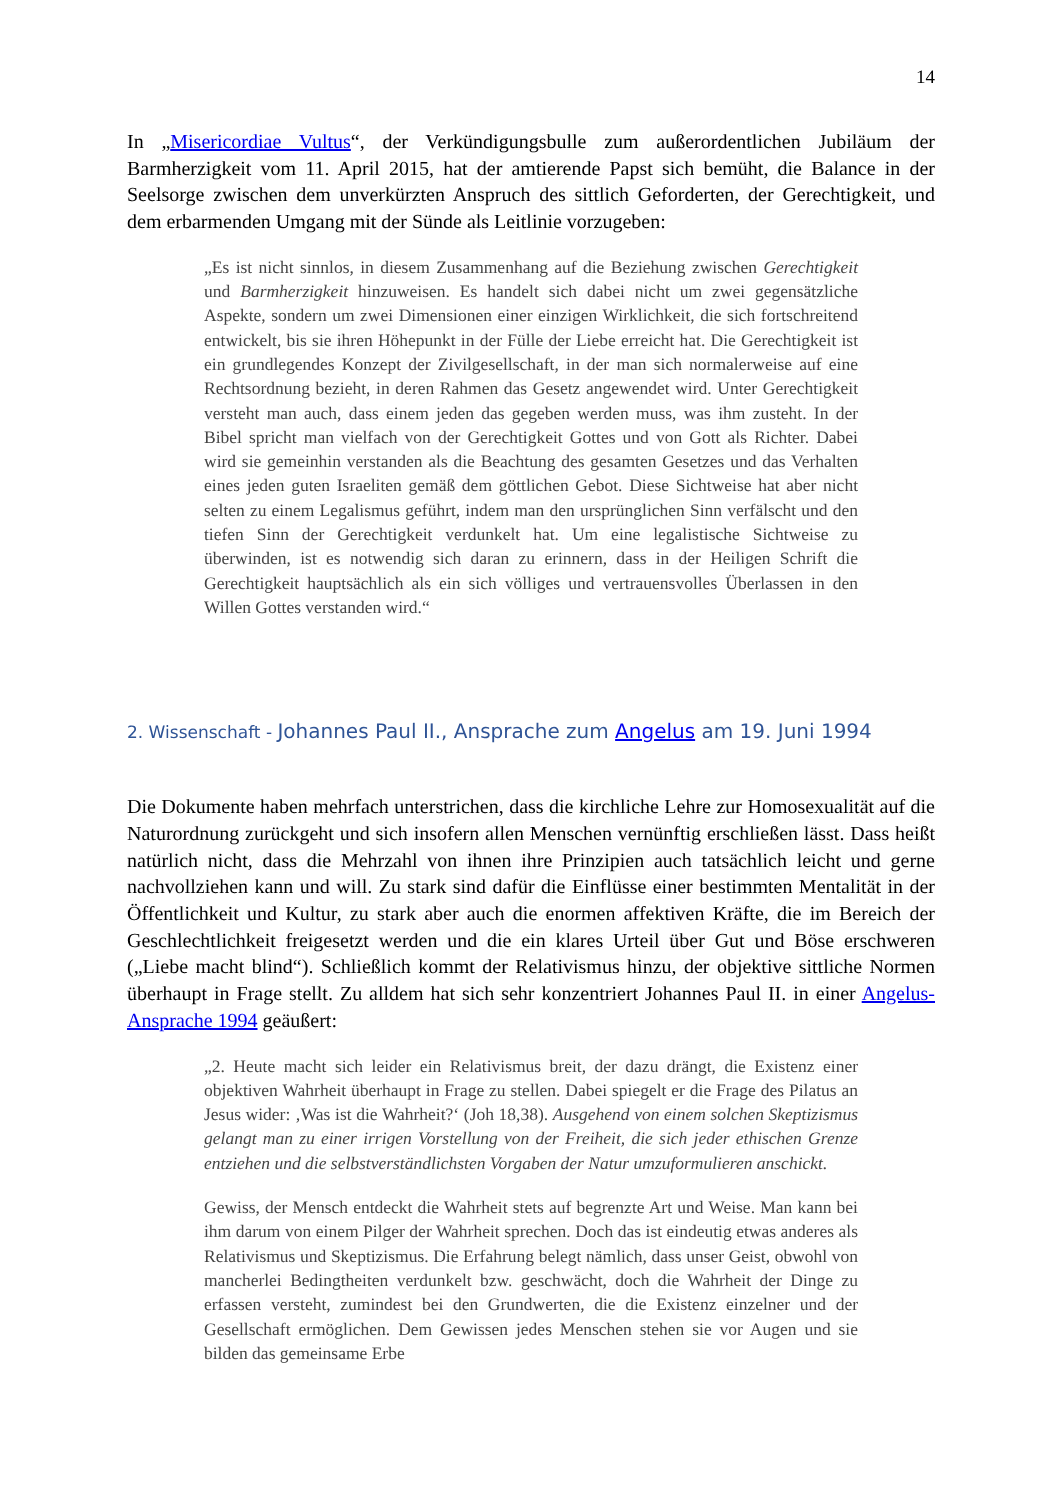14
In „Misericordiae Vultus“, der Verkündigungsbulle zum außerordentlichen Jubiläum der Barmherzigkeit vom 11. April 2015, hat der amtierende Papst sich bemüht, die Balance in der Seelsorge zwischen dem unverkürzten Anspruch des sittlich Geforderten, der Gerechtigkeit, und dem erbarmenden Umgang mit der Sünde als Leitlinie vorzugeben:
„Es ist nicht sinnlos, in diesem Zusammenhang auf die Beziehung zwischen Gerechtigkeit und Barmherzigkeit hinzuweisen. Es handelt sich dabei nicht um zwei gegensätzliche Aspekte, sondern um zwei Dimensionen einer einzigen Wirklichkeit, die sich fortschreitend entwickelt, bis sie ihren Höhepunkt in der Fülle der Liebe erreicht hat. Die Gerechtigkeit ist ein grundlegendes Konzept der Zivilgesellschaft, in der man sich normalerweise auf eine Rechtsordnung bezieht, in deren Rahmen das Gesetz angewendet wird. Unter Gerechtigkeit versteht man auch, dass einem jeden das gegeben werden muss, was ihm zusteht. In der Bibel spricht man vielfach von der Gerechtigkeit Gottes und von Gott als Richter. Dabei wird sie gemeinhin verstanden als die Beachtung des gesamten Gesetzes und das Verhalten eines jeden guten Israeliten gemäß dem göttlichen Gebot. Diese Sichtweise hat aber nicht selten zu einem Legalismus geführt, indem man den ursprünglichen Sinn verfälscht und den tiefen Sinn der Gerechtigkeit verdunkelt hat. Um eine legalistische Sichtweise zu überwinden, ist es notwendig sich daran zu erinnern, dass in der Heiligen Schrift die Gerechtigkeit hauptsächlich als ein sich völliges und vertrauensvolles Überlassen in den Willen Gottes verstanden wird.“
2. Wissenschaft - Johannes Paul II., Ansprache zum Angelus am 19. Juni 1994
Die Dokumente haben mehrfach unterstrichen, dass die kirchliche Lehre zur Homosexualität auf die Naturordnung zurückgeht und sich insofern allen Menschen vernünftig erschließen lässt. Dass heißt natürlich nicht, dass die Mehrzahl von ihnen ihre Prinzipien auch tatsächlich leicht und gerne nachvollziehen kann und will. Zu stark sind dafür die Einflüsse einer bestimmten Mentalität in der Öffentlichkeit und Kultur, zu stark aber auch die enormen affektiven Kräfte, die im Bereich der Geschlechtlichkeit freigesetzt werden und die ein klares Urteil über Gut und Böse erschweren („Liebe macht blind“). Schließlich kommt der Relativismus hinzu, der objektive sittliche Normen überhaupt in Frage stellt. Zu alldem hat sich sehr konzentriert Johannes Paul II. in einer Angelus-Ansprache 1994 geäußert:
„2. Heute macht sich leider ein Relativismus breit, der dazu drängt, die Existenz einer objektiven Wahrheit überhaupt in Frage zu stellen. Dabei spiegelt er die Frage des Pilatus an Jesus wider: ‚Was ist die Wahrheit?‘ (Joh 18,38). Ausgehend von einem solchen Skeptizismus gelangt man zu einer irrigen Vorstellung von der Freiheit, die sich jeder ethischen Grenze entziehen und die selbstverständlichsten Vorgaben der Natur umzuformulieren anschickt.
Gewiss, der Mensch entdeckt die Wahrheit stets auf begrenzte Art und Weise. Man kann bei ihm darum von einem Pilger der Wahrheit sprechen. Doch das ist eindeutig etwas anderes als Relativismus und Skeptizismus. Die Erfahrung belegt nämlich, dass unser Geist, obwohl von mancherlei Bedingtheiten verdunkelt bzw. geschwächt, doch die Wahrheit der Dinge zu erfassen versteht, zumindest bei den Grundwerten, die die Existenz einzelner und der Gesellschaft ermöglichen. Dem Gewissen jedes Menschen stehen sie vor Augen und sie bilden das gemeinsame Erbe